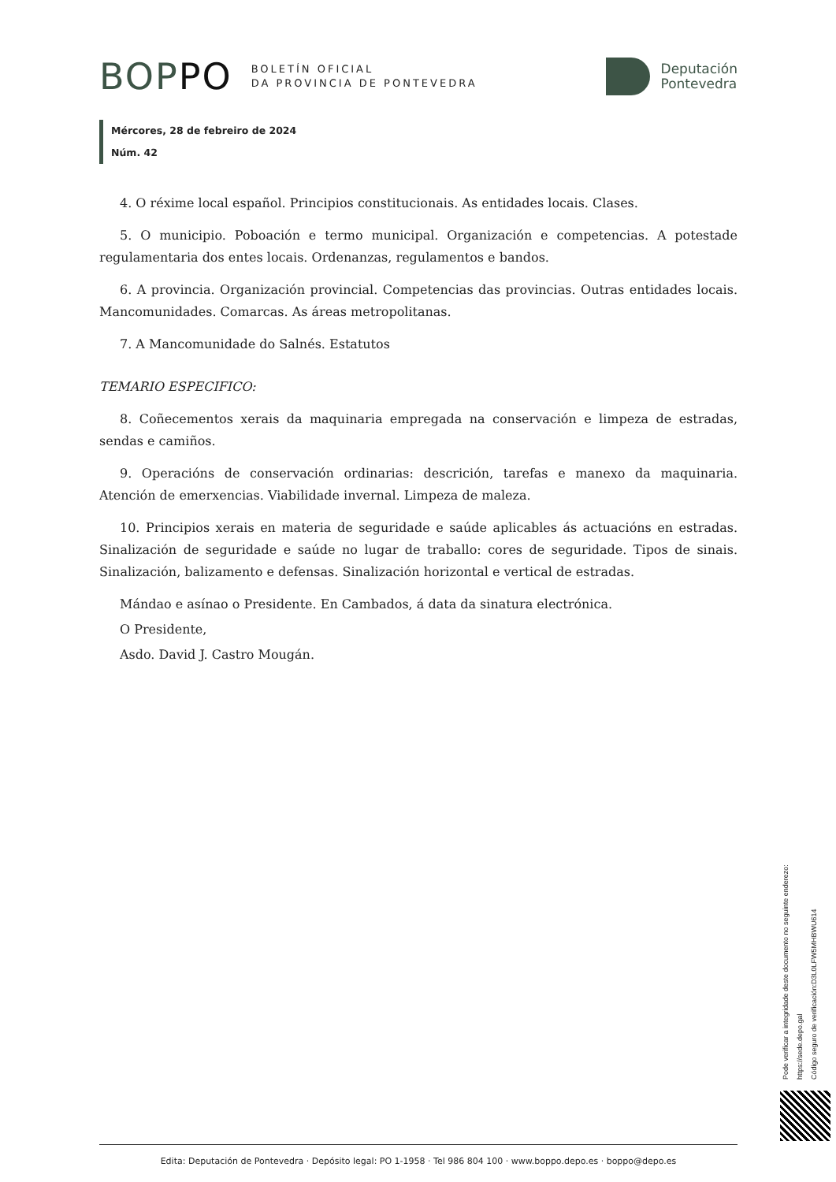BOPPO BOLETÍN OFICIAL
DA PROVINCIA DE PONTEVEDRA
Deputación
Pontevedra
Mércores, 28 de febreiro de 2024
Núm. 42
4. O réxime local español. Principios constitucionais. As entidades locais. Clases.
5. O municipio. Poboación e termo municipal. Organización e competencias. A potestade regulamentaria dos entes locais. Ordenanzas, regulamentos e bandos.
6. A provincia. Organización provincial. Competencias das provincias. Outras entidades locais. Mancomunidades. Comarcas. As áreas metropolitanas.
7. A Mancomunidade do Salnés. Estatutos
TEMARIO ESPECIFICO:
8. Coñecementos xerais da maquinaria empregada na conservación e limpeza de estradas, sendas e camiños.
9. Operacións de conservación ordinarias: descrición, tarefas e manexo da maquinaria. Atención de emerxencias. Viabilidade invernal. Limpeza de maleza.
10. Principios xerais en materia de seguridade e saúde aplicables ás actuacións en estradas. Sinalización de seguridade e saúde no lugar de traballo: cores de seguridade. Tipos de sinais. Sinalización, balizamento e defensas. Sinalización horizontal e vertical de estradas.
Mándao e asínao o Presidente. En Cambados, á data da sinatura electrónica.
O Presidente,
Asdo. David J. Castro Mougán.
Pode verificar a integridade deste documento no seguinte enderezo:
https://sede.depo.gal
Código seguro de verificación:D3L0LFW5MHBWU614
Edita: Deputación de Pontevedra · Depósito legal: PO 1-1958 · Tel 986 804 100 · www.boppo.depo.es · boppo@depo.es